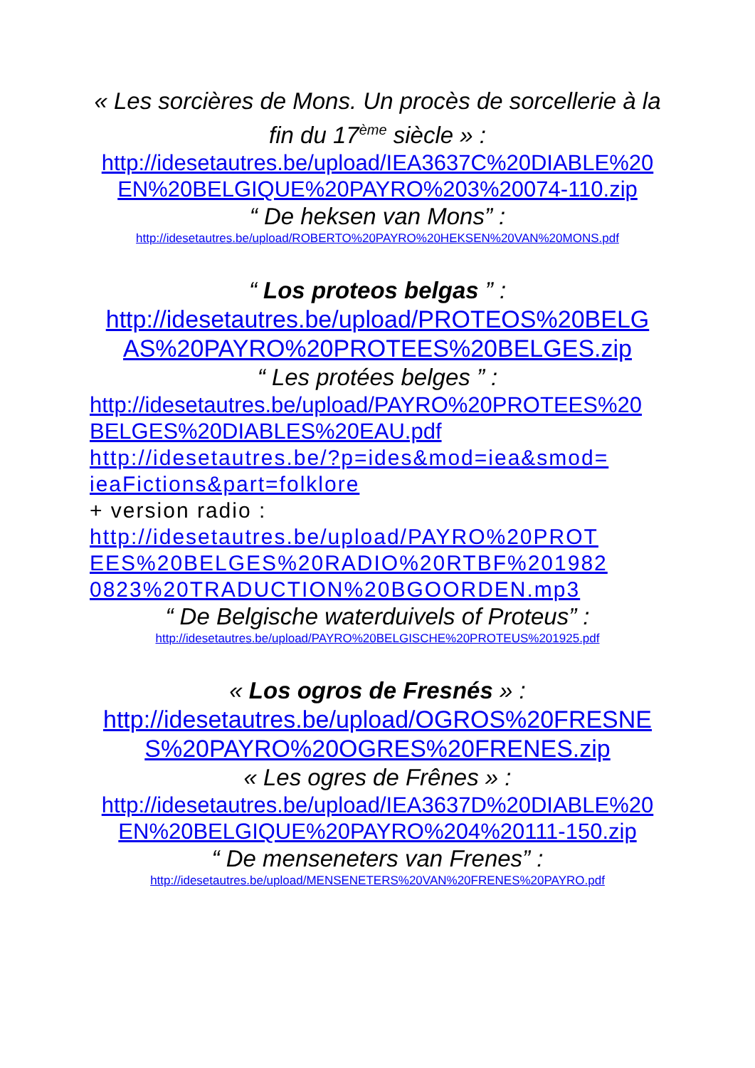« Les sorcières de Mons. Un procès de sorcellerie à la fin du 17<sup>ème</sup> siècle » :
http://idesetautres.be/upload/IEA3637C%20DIABLE%20 EN%20BELGIQUE%20PAYRO%203%20074-110.zip
“ De heksen van Mons” :
http://idesetautres.be/upload/ROBERTO%20PAYRO%20HEKSEN%20VAN%20MONS.pdf
“ Los proteos belgas ” :
http://idesetautres.be/upload/PROTEOS%20BELG AS%20PAYRO%20PROTEES%20BELGES.zip
“ Les protées belges ” :
http://idesetautres.be/upload/PAYRO%20PROTEES%20 BELGES%20DIABLES%20EAU.pdf
http://idesetautres.be/?p=ides&mod=iea&smod= ieaFictions&part=folklore
+ version radio :
http://idesetautres.be/upload/PAYRO%20PROT EES%20BELGES%20RADIO%20RTBF%201982 0823%20TRADUCTION%20BGOORDEN.mp3
“ De Belgische waterduivels of Proteus” :
http://idesetautres.be/upload/PAYRO%20BELGISCHE%20PROTEUS%201925.pdf
« Los ogros de Fresnés » :
http://idesetautres.be/upload/OGROS%20FRESNE S%20PAYRO%20OGRES%20FRENES.zip
« Les ogres de Frênes » :
http://idesetautres.be/upload/IEA3637D%20DIABLE%20 EN%20BELGIQUE%20PAYRO%204%20111-150.zip
“ De menseneters van Frenes” :
http://idesetautres.be/upload/MENSENETERS%20VAN%20FRENES%20PAYRO.pdf